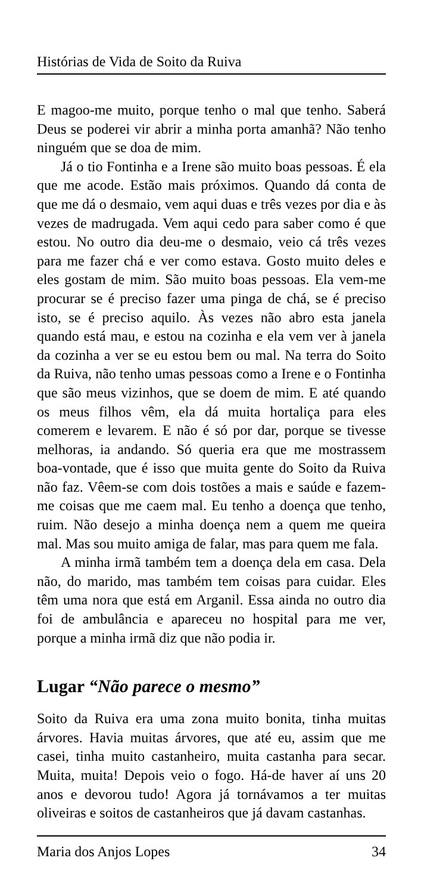Histórias de Vida de Soito da Ruiva
E magoo-me muito, porque tenho o mal que tenho. Saberá Deus se poderei vir abrir a minha porta amanhã? Não tenho ninguém que se doa de mim.
Já o tio Fontinha e a Irene são muito boas pessoas. É ela que me acode. Estão mais próximos. Quando dá conta de que me dá o desmaio, vem aqui duas e três vezes por dia e às vezes de madrugada. Vem aqui cedo para saber como é que estou. No outro dia deu-me o desmaio, veio cá três vezes para me fazer chá e ver como estava. Gosto muito deles e eles gostam de mim. São muito boas pessoas. Ela vem-me procurar se é preciso fazer uma pinga de chá, se é preciso isto, se é preciso aquilo. Às vezes não abro esta janela quando está mau, e estou na cozinha e ela vem ver à janela da cozinha a ver se eu estou bem ou mal. Na terra do Soito da Ruiva, não tenho umas pessoas como a Irene e o Fontinha que são meus vizinhos, que se doem de mim. E até quando os meus filhos vêm, ela dá muita hortaliça para eles comerem e levarem. E não é só por dar, porque se tivesse melhoras, ia andando. Só queria era que me mostrassem boa-vontade, que é isso que muita gente do Soito da Ruiva não faz. Vêem-se com dois tostões a mais e saúde e fazem-me coisas que me caem mal. Eu tenho a doença que tenho, ruim. Não desejo a minha doença nem a quem me queira mal. Mas sou muito amiga de falar, mas para quem me fala.
A minha irmã também tem a doença dela em casa. Dela não, do marido, mas também tem coisas para cuidar. Eles têm uma nora que está em Arganil. Essa ainda no outro dia foi de ambulância e apareceu no hospital para me ver, porque a minha irmã diz que não podia ir.
Lugar “Não parece o mesmo”
Soito da Ruiva era uma zona muito bonita, tinha muitas árvores. Havia muitas árvores, que até eu, assim que me casei, tinha muito castanheiro, muita castanha para secar. Muita, muita! Depois veio o fogo. Há-de haver aí uns 20 anos e devorou tudo! Agora já tornávamos a ter muitas oliveiras e soitos de castanheiros que já davam castanhas.
Maria dos Anjos Lopes 34